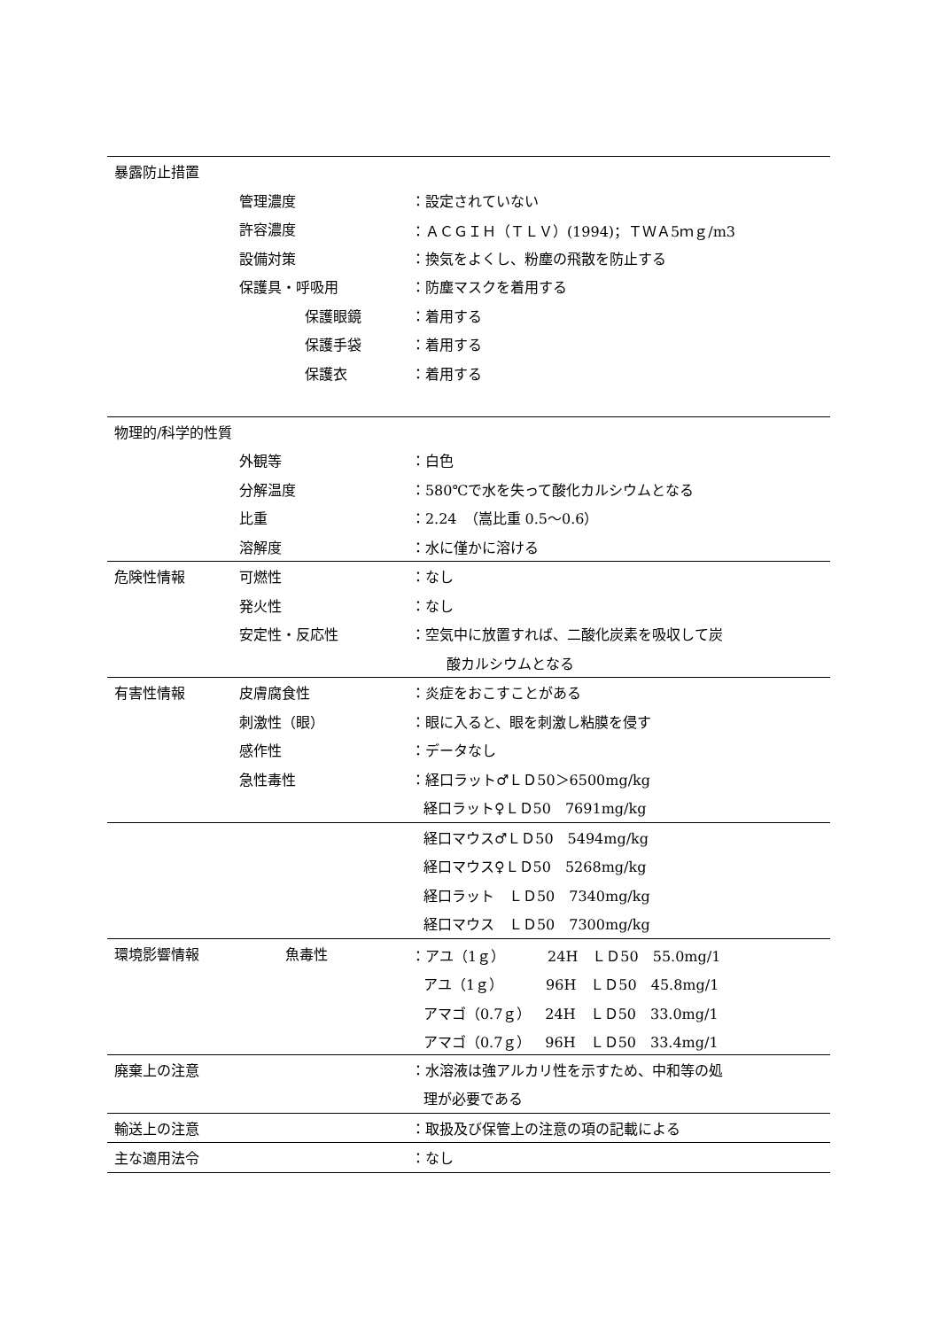| 暴露防止措置 | | |
| | 管理濃度 | ：設定されていない |
| | 許容濃度 | ：ＡＣＧＩＨ（ＴＬＶ）(1994)；ＴＷＡ5ｍｇ/m3 |
| | 設備対策 | ：換気をよくし、粉塵の飛散を防止する |
| | 保護具・呼吸用 | ：防塵マスクを着用する |
| | 保護眼鏡 | ：着用する |
| | 保護手袋 | ：着用する |
| | 保護衣 | ：着用する |
| 物理的/科学的性質 | | |
| | 外観等 | ：白色 |
| | 分解温度 | ：580℃で水を失って酸化カルシウムとなる |
| | 比重 | ：2.24 （嵩比重 0.5～0.6） |
| | 溶解度 | ：水に僅かに溶ける |
| 危険性情報 | 可燃性 | ：なし |
| | 発火性 | ：なし |
| | 安定性・反応性 | ：空気中に放置すれば、二酸化炭素を吸収して炭 |
| | | 酸カルシウムとなる |
| 有害性情報 | 皮膚腐食性 | ：炎症をおこすことがある |
| | 刺激性（眼） | ：眼に入ると、眼を刺激し粘膜を侵す |
| | 感作性 | ：データなし |
| | 急性毒性 | ：経口ラット♂ＬＤ50＞6500mg/kg |
| | | 経口ラット♀ＬＤ50 7691mg/kg |
| | | 経口マウス♂ＬＤ50 5494mg/kg |
| | | 経口マウス♀ＬＤ50 5268mg/kg |
| | | 経口ラット ＬＤ50 7340mg/kg |
| | | 経口マウス ＬＤ50 7300mg/kg |
| 環境影響情報 | 魚毒性 | ：アユ（1ｇ） 24H ＬＤ50 55.0mg/1 |
| | | アユ（1ｇ） 96H ＬＤ50 45.8mg/1 |
| | | アマゴ（0.7ｇ） 24H ＬＤ50 33.0mg/1 |
| | | アマゴ（0.7ｇ） 96H ＬＤ50 33.4mg/1 |
| 廃棄上の注意 | | ：水溶液は強アルカリ性を示すため、中和等の処 |
| | | 理が必要である |
| 輸送上の注意 | | ：取扱及び保管上の注意の項の記載による |
| 主な適用法令 | | ：なし |